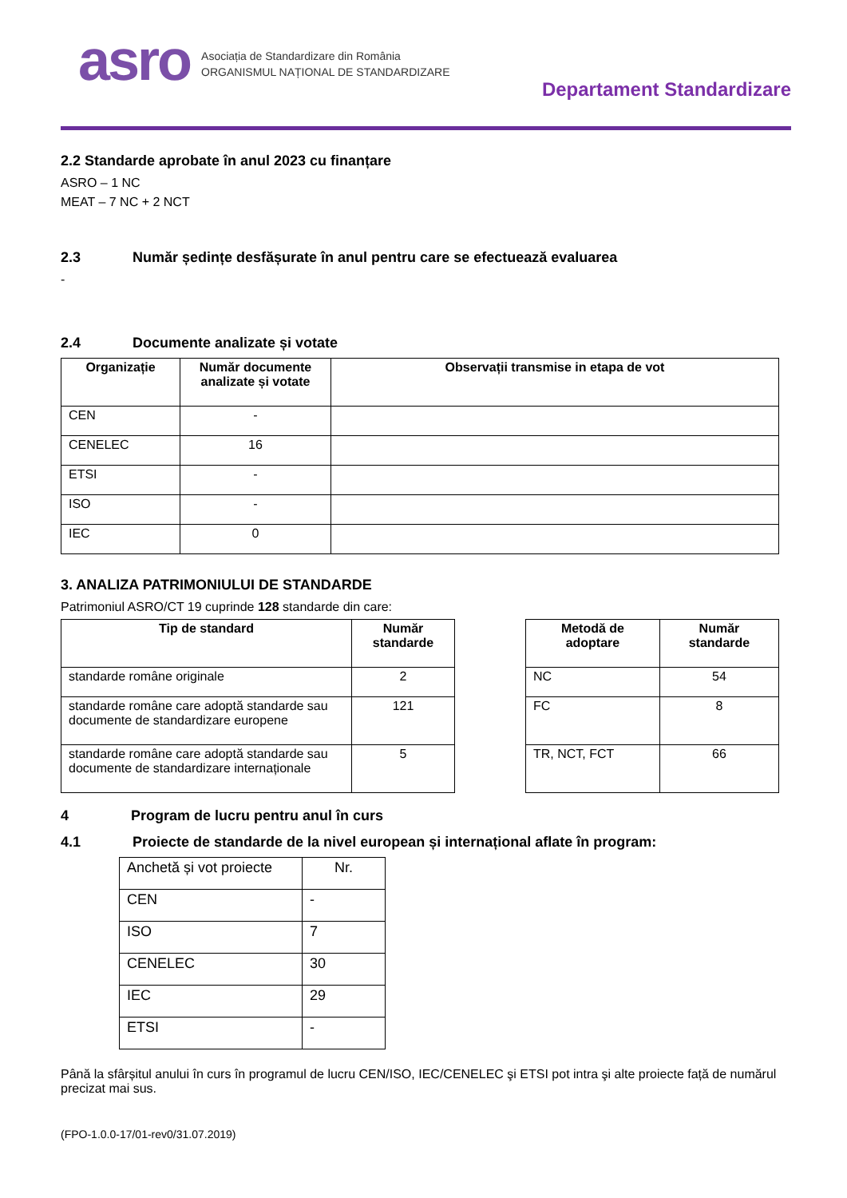asro
Asociația de Standardizare din România
ORGANISMUL NAȚIONAL DE STANDARDIZARE
Departament Standardizare
2.2 Standarde aprobate în anul 2023 cu finanțare
ASRO – 1 NC
MEAT – 7 NC + 2 NCT
2.3 Număr ședințe desfășurate în anul pentru care se efectuează evaluarea
-
2.4 Documente analizate și votate
| Organizație | Număr documente analizate și votate | Observații transmise in etapa de vot |
| --- | --- | --- |
| CEN | - | |
| CENELEC | 16 | |
| ETSI | - | |
| ISO | - | |
| IEC | 0 | |
3. ANALIZA PATRIMONIULUI DE STANDARDE
Patrimoniul ASRO/CT 19 cuprinde 128 standarde din care:
| Tip de standard | Număr standarde |
| --- | --- |
| standarde române originale | 2 |
| standarde române care adoptă standarde sau documente de standardizare europene | 121 |
| standarde române care adoptă standarde sau documente de standardizare internaționale | 5 |
| Metodă de adoptare | Număr standarde |
| --- | --- |
| NC | 54 |
| FC | 8 |
| TR, NCT, FCT | 66 |
4 Program de lucru pentru anul în curs
4.1 Proiecte de standarde de la nivel european și internațional aflate în program:
| Anchetă și vot proiecte | Nr. |
| CEN | - |
| ISO | 7 |
| CENELEC | 30 |
| IEC | 29 |
| ETSI | - |
Până la sfârșitul anului în curs în programul de lucru CEN/ISO, IEC/CENELEC şi ETSI pot intra şi alte proiecte față de numărul precizat mai sus.
(FPO-1.0.0-17/01-rev0/31.07.2019)